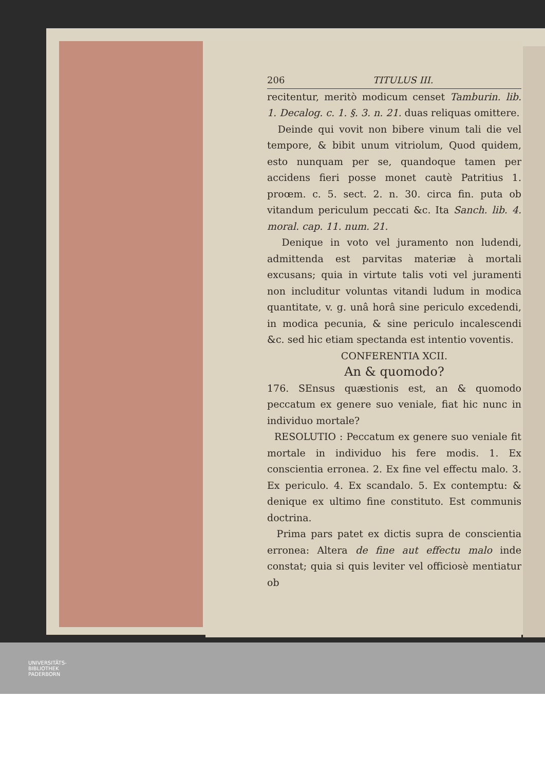206 TITULUS III.
recitentur, meritò modicum censet Tamburin. lib. 1. Decalog. c. 1. §. 3. n. 21. duas reliquas omittere.
Deinde qui vovit non bibere vinum tali die vel tempore, & bibit unum vitriolum, Quod quidem, esto nunquam per se, quandoque tamen per accidens fieri posse monet cautè Patritius 1. proœm. c. 5. sect. 2. n. 30. circa fin. puta ob vitandum periculum peccati &c. Ita Sanch. lib. 4. moral. cap. 11. num. 21.
Denique in voto vel juramento non ludendi, admittenda est parvitas materiæ à mortali excusans; quia in virtute talis voti vel juramenti non includitur voluntas vitandi ludum in modica quantitate, v. g. unâ horâ sine periculo excedendi, in modica pecunia, & sine periculo incalescendi &c. sed hic etiam spectanda est intentio voventis.
CONFERENTIA XCII.
An & quomodo?
176. SEnsus quæstionis est, an & quomodo peccatum ex genere suo veniale, fiat hic nunc in individuo mortale?
RESOLUTIO : Peccatum ex genere suo veniale fit mortale in individuo his fere modis. 1. Ex conscientia erronea. 2. Ex fine vel effectu malo. 3. Ex periculo. 4. Ex scandalo. 5. Ex contemptu: & denique ex ultimo fine constituto. Est communis doctrina.
Prima pars patet ex dictis supra de conscientia erronea: Altera de fine aut effectu malo inde constat; quia si quis leviter vel officiosè mentiatur ob
UNIVERSITÄTS-
BIBLIOTHEK
PADERBORN